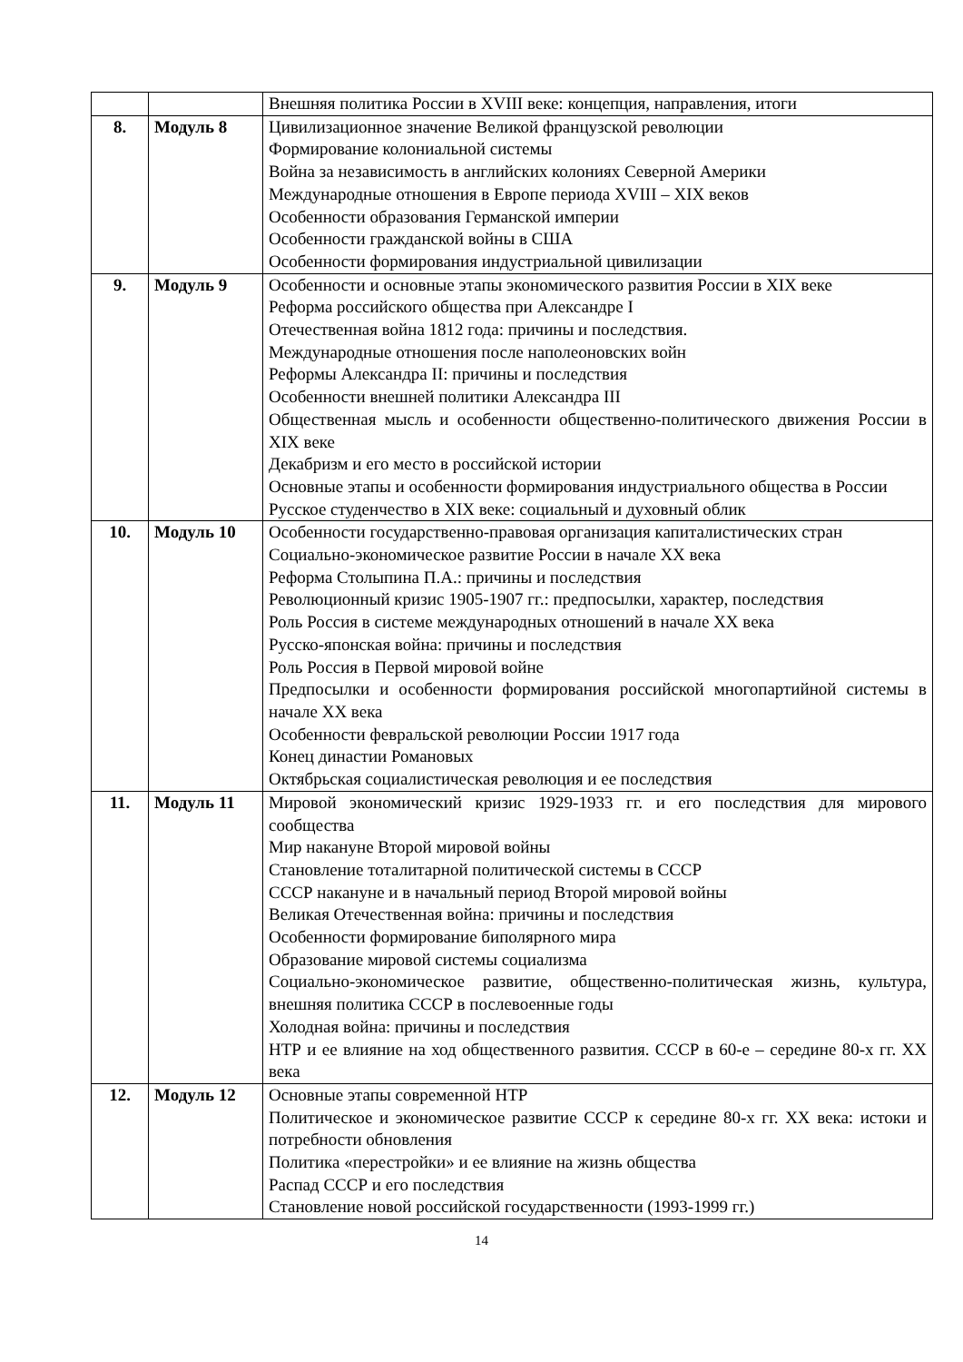| | | Внешняя политика России в XVIII веке: концепция, направления, итоги |
| 8. | Модуль 8 | Цивилизационное значение Великой французской революции Формирование колониальной системы Война за независимость в английских колониях Северной Америки Международные отношения в Европе периода XVIII – XIX веков Особенности образования Германской империи Особенности гражданской войны в США Особенности формирования индустриальной цивилизации |
| 9. | Модуль 9 | Особенности и основные этапы экономического развития России в XIX веке Реформа российского общества при Александре I Отечественная война 1812 года: причины и последствия. Международные отношения после наполеоновских войн Реформы Александра II: причины и последствия Особенности внешней политики Александра III Общественная мысль и особенности общественно-политического движения России в XIX веке Декабризм и его место в российской истории Основные этапы и особенности формирования индустриального общества в России Русское студенчество в XIX веке: социальный и духовный облик |
| 10. | Модуль 10 | Особенности государственно-правовая организация капиталистических стран Социально-экономическое развитие России в начале XX века Реформа Столыпина П.А.: причины и последствия Революционный кризис 1905-1907 гг.: предпосылки, характер, последствия Роль Россия в системе международных отношений в начале XX века Русско-японская война: причины и последствия Роль Россия в Первой мировой войне Предпосылки и особенности формирования российской многопартийной системы в начале XX века Особенности февральской революции России 1917 года Конец династии Романовых Октябрьская социалистическая революция и ее последствия |
| 11. | Модуль 11 | Мировой экономический кризис 1929-1933 гг. и его последствия для мирового сообщества Мир накануне Второй мировой войны Становление тоталитарной политической системы в СССР СССР накануне и в начальный период Второй мировой войны Великая Отечественная война: причины и последствия Особенности формирование биполярного мира Образование мировой системы социализма Социально-экономическое развитие, общественно-политическая жизнь, культура, внешняя политика СССР в послевоенные годы Холодная война: причины и последствия НТР и ее влияние на ход общественного развития. СССР в 60-е – середине 80-х гг. XX века |
| 12. | Модуль 12 | Основные этапы современной НТР Политическое и экономическое развитие СССР к середине 80-х гг. XX века: истоки и потребности обновления Политика «перестройки» и ее влияние на жизнь общества Распад СССР и его последствия Становление новой российской государственности (1993-1999 гг.) |
14